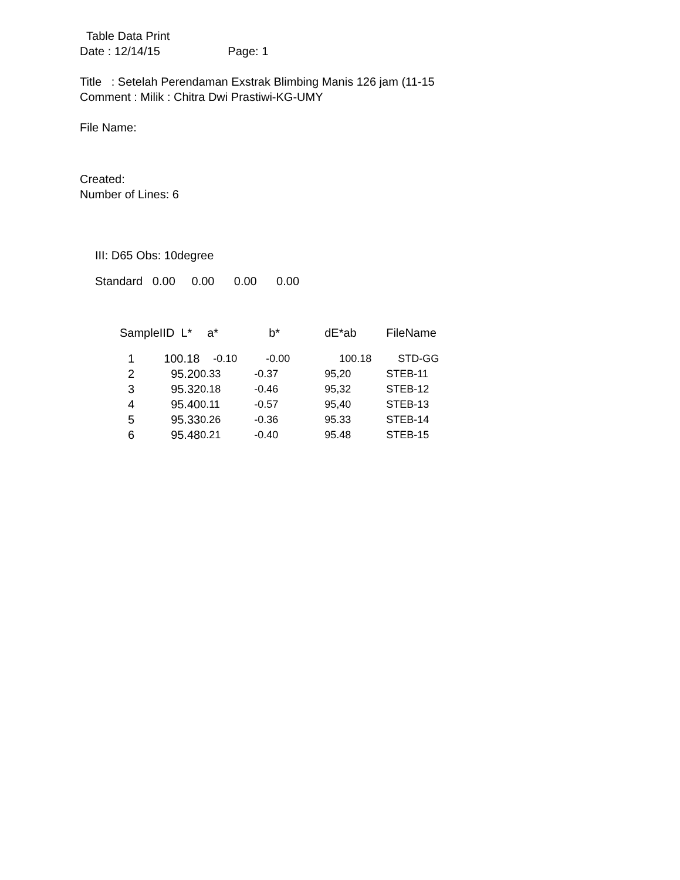Table Data Print
Date : 12/14/15 Page: 1
Title : Setelah Perendaman Exstrak Blimbing Manis 126 jam (11-15
Comment : Milik : Chitra Dwi Prastiwi-KG-UMY
File Name:
Created:
Number of Lines: 6
III: D65 Obs: 10degree
Standard 0.00 0.00 0.00 0.00
| SampleIID L* | a* | b* | dE*ab | FileName |
| --- | --- | --- | --- | --- |
| 1 100.18 | -0.10 | -0.00 | 100.18 | STD-GG |
| 2 95.20 | 0.33 | -0.37 | 95,20 | STEB-11 |
| 3 95.32 | 0.18 | -0.46 | 95,32 | STEB-12 |
| 4 95.40 | 0.11 | -0.57 | 95,40 | STEB-13 |
| 5 95.33 | 0.26 | -0.36 | 95.33 | STEB-14 |
| 6 95.48 | 0.21 | -0.40 | 95.48 | STEB-15 |